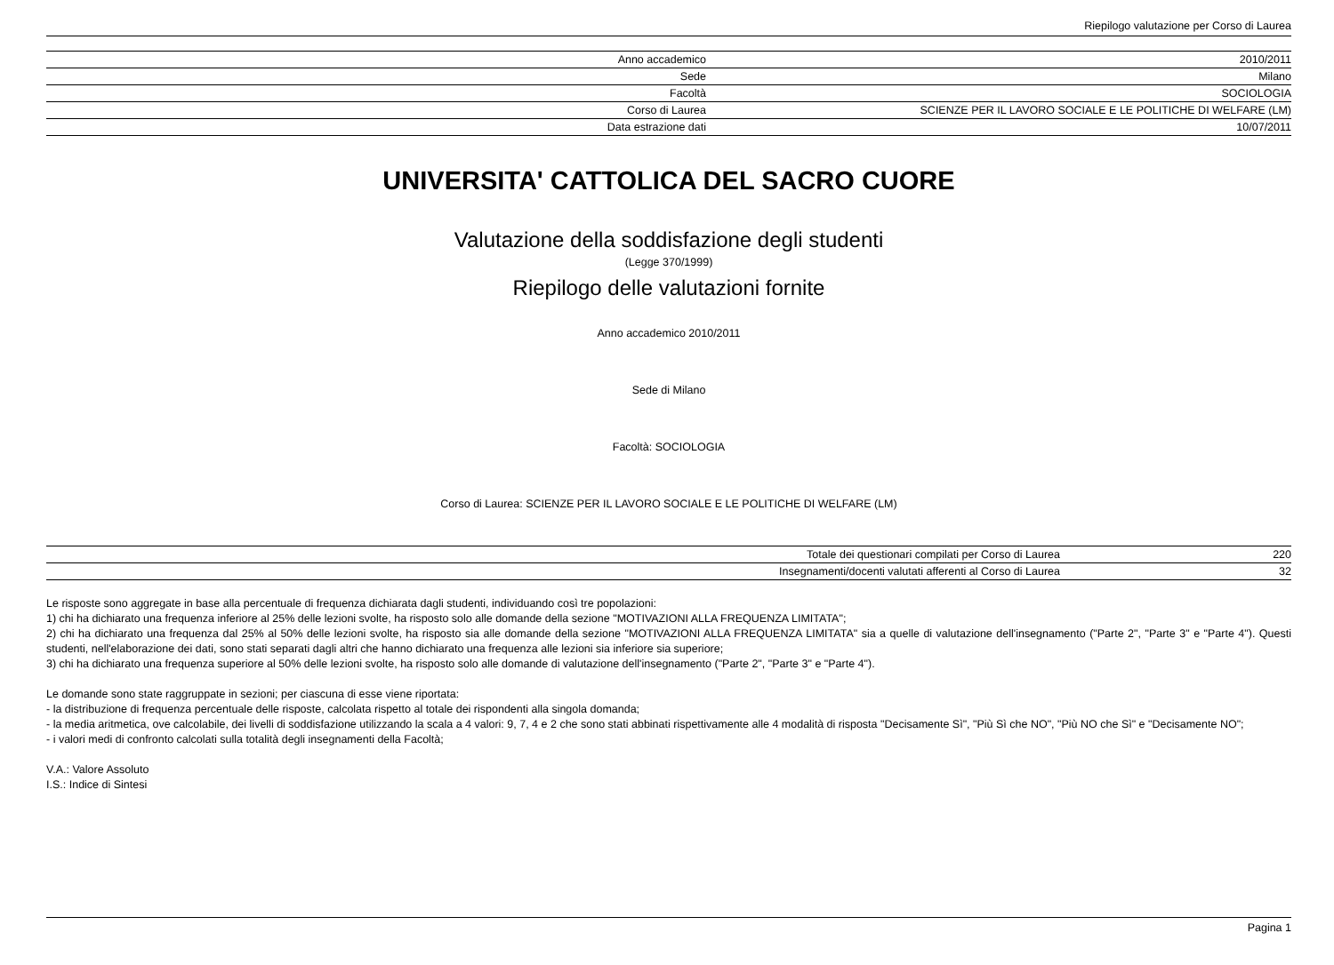Riepilogo valutazione per Corso di Laurea
| Anno accademico | 2010/2011 |
| Sede | Milano |
| Facoltà | SOCIOLOGIA |
| Corso di Laurea | SCIENZE PER IL LAVORO SOCIALE E LE POLITICHE DI WELFARE (LM) |
| Data estrazione dati | 10/07/2011 |
UNIVERSITA' CATTOLICA DEL SACRO CUORE
Valutazione della soddisfazione degli studenti
(Legge 370/1999)
Riepilogo delle valutazioni fornite
Anno accademico 2010/2011
Sede di Milano
Facoltà: SOCIOLOGIA
Corso di Laurea: SCIENZE PER IL LAVORO SOCIALE E LE POLITICHE DI WELFARE (LM)
| Totale dei questionari compilati per Corso di Laurea | 220 |
| Insegnamenti/docenti valutati afferenti al Corso di Laurea | 32 |
Le risposte sono aggregate in base alla percentuale di frequenza dichiarata dagli studenti, individuando così tre popolazioni:
1) chi ha dichiarato una frequenza inferiore al 25% delle lezioni svolte, ha risposto solo alle domande della sezione "MOTIVAZIONI ALLA FREQUENZA LIMITATA";
2) chi ha dichiarato una frequenza dal 25% al 50% delle lezioni svolte, ha risposto sia alle domande della sezione "MOTIVAZIONI ALLA FREQUENZA LIMITATA" sia a quelle di valutazione dell'insegnamento ("Parte 2", "Parte 3" e "Parte 4"). Questi studenti, nell'elaborazione dei dati, sono stati separati dagli altri che hanno dichiarato una frequenza alle lezioni sia inferiore sia superiore;
3) chi ha dichiarato una frequenza superiore al 50% delle lezioni svolte, ha risposto solo alle domande di valutazione dell'insegnamento ("Parte 2", "Parte 3" e "Parte 4").
Le domande sono state raggruppate in sezioni; per ciascuna di esse viene riportata:
- la distribuzione di frequenza percentuale delle risposte, calcolata rispetto al totale dei rispondenti alla singola domanda;
- la media aritmetica, ove calcolabile, dei livelli di soddisfazione utilizzando la scala a 4 valori: 9, 7, 4 e 2 che sono stati abbinati rispettivamente alle 4 modalità di risposta "Decisamente Sì", "Più Sì che NO", "Più NO che Sì" e "Decisamente NO";
- i valori medi di confronto calcolati sulla totalità degli insegnamenti della Facoltà;
V.A.: Valore Assoluto
I.S.: Indice di Sintesi
Pagina 1